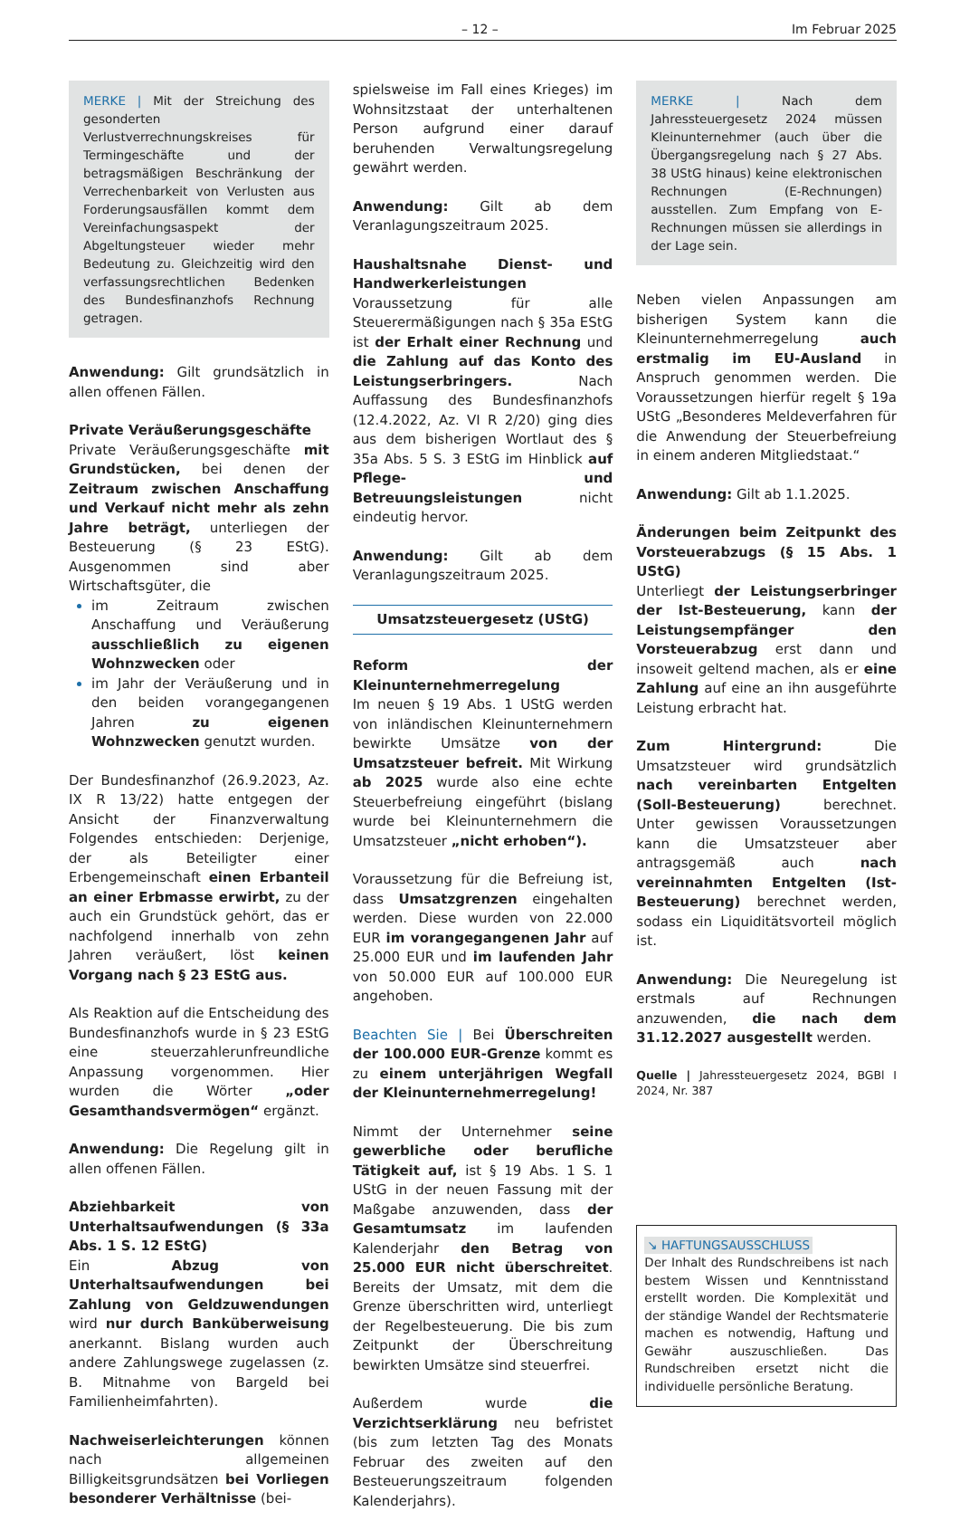– 12 – Im Februar 2025
MERKE | Mit der Streichung des gesonderten Verlustverrechnungskreises für Termingeschäfte und der betragsmäßigen Beschränkung der Verrechenbarkeit von Verlusten aus Forderungsausfällen kommt dem Vereinfachungsaspekt der Abgeltungsteuer wieder mehr Bedeutung zu. Gleichzeitig wird den verfassungsrechtlichen Bedenken des Bundesfinanzhofs Rechnung getragen.
Anwendung: Gilt grundsätzlich in allen offenen Fällen.
Private Veräußerungsgeschäfte
Private Veräußerungsgeschäfte mit Grundstücken, bei denen der Zeitraum zwischen Anschaffung und Verkauf nicht mehr als zehn Jahre beträgt, unterliegen der Besteuerung (§ 23 EStG). Ausgenommen sind aber Wirtschaftsgüter, die
im Zeitraum zwischen Anschaffung und Veräußerung ausschließlich zu eigenen Wohnzwecken oder
im Jahr der Veräußerung und in den beiden vorangegangenen Jahren zu eigenen Wohnzwecken genutzt wurden.
Der Bundesfinanzhof (26.9.2023, Az. IX R 13/22) hatte entgegen der Ansicht der Finanzverwaltung Folgendes entschieden: Derjenige, der als Beteiligter einer Erbengemeinschaft einen Erbanteil an einer Erbmasse erwirbt, zu der auch ein Grundstück gehört, das er nachfolgend innerhalb von zehn Jahren veräußert, löst keinen Vorgang nach § 23 EStG aus.
Als Reaktion auf die Entscheidung des Bundesfinanzhofs wurde in § 23 EStG eine steuerzahlerunfreundliche Anpassung vorgenommen. Hier wurden die Wörter „oder Gesamthandsvermögen“ ergänzt.
Anwendung: Die Regelung gilt in allen offenen Fällen.
Abziehbarkeit von Unterhaltsaufwendungen (§ 33a Abs. 1 S. 12 EStG)
Ein Abzug von Unterhaltsaufwendungen bei Zahlung von Geldzuwendungen wird nur durch Banküberweisung anerkannt. Bislang wurden auch andere Zahlungswege zugelassen (z. B. Mitnahme von Bargeld bei Familienheimfahrten).
Nachweiserleichterungen können nach allgemeinen Billigkeitsgrundsätzen bei Vorliegen besonderer Verhältnisse (bei-
spielsweise im Fall eines Krieges) im Wohnsitzstaat der unterhaltenen Person aufgrund einer darauf beruhenden Verwaltungsregelung gewährt werden.
Anwendung: Gilt ab dem Veranlagungszeitraum 2025.
Haushaltsnahe Dienst- und Handwerkerleistungen
Voraussetzung für alle Steuerermäßigungen nach § 35a EStG ist der Erhalt einer Rechnung und die Zahlung auf das Konto des Leistungserbringers. Nach Auffassung des Bundesfinanzhofs (12.4.2022, Az. VI R 2/20) ging dies aus dem bisherigen Wortlaut des § 35a Abs. 5 S. 3 EStG im Hinblick auf Pflege- und Betreuungsleistungen nicht eindeutig hervor.
Anwendung: Gilt ab dem Veranlagungszeitraum 2025.
Umsatzsteuergesetz (UStG)
Reform der Kleinunternehmerregelung
Im neuen § 19 Abs. 1 UStG werden von inländischen Kleinunternehmern bewirkte Umsätze von der Umsatzsteuer befreit. Mit Wirkung ab 2025 wurde also eine echte Steuerbefreiung eingeführt (bislang wurde bei Kleinunternehmern die Umsatzsteuer „nicht erhoben“).
Voraussetzung für die Befreiung ist, dass Umsatzgrenzen eingehalten werden. Diese wurden von 22.000 EUR im vorangegangenen Jahr auf 25.000 EUR und im laufenden Jahr von 50.000 EUR auf 100.000 EUR angehoben.
Beachten Sie | Bei Überschreiten der 100.000 EUR-Grenze kommt es zu einem unterjährigen Wegfall der Kleinunternehmerregelung!
Nimmt der Unternehmer seine gewerbliche oder berufliche Tätigkeit auf, ist § 19 Abs. 1 S. 1 UStG in der neuen Fassung mit der Maßgabe anzuwenden, dass der Gesamtumsatz im laufenden Kalenderjahr den Betrag von 25.000 EUR nicht überschreitet. Bereits der Umsatz, mit dem die Grenze überschritten wird, unterliegt der Regelbesteuerung. Die bis zum Zeitpunkt der Überschreitung bewirkten Umsätze sind steuerfrei.
Außerdem wurde die Verzichtserklärung neu befristet (bis zum letzten Tag des Monats Februar des zweiten auf den Besteuerungszeitraum folgenden Kalenderjahrs).
MERKE | Nach dem Jahressteuergesetz 2024 müssen Kleinunternehmer (auch über die Übergangsregelung nach § 27 Abs. 38 UStG hinaus) keine elektronischen Rechnungen (E-Rechnungen) ausstellen. Zum Empfang von E-Rechnungen müssen sie allerdings in der Lage sein.
Neben vielen Anpassungen am bisherigen System kann die Kleinunternehmerregelung auch erstmalig im EU-Ausland in Anspruch genommen werden. Die Voraussetzungen hierfür regelt § 19a UStG „Besonderes Meldeverfahren für die Anwendung der Steuerbefreiung in einem anderen Mitgliedstaat.“
Anwendung: Gilt ab 1.1.2025.
Änderungen beim Zeitpunkt des Vorsteuerabzugs (§ 15 Abs. 1 UStG)
Unterliegt der Leistungserbringer der Ist-Besteuerung, kann der Leistungsempfänger den Vorsteuerabzug erst dann und insoweit geltend machen, als er eine Zahlung auf eine an ihn ausgeführte Leistung erbracht hat.
Zum Hintergrund: Die Umsatzsteuer wird grundsätzlich nach vereinbarten Entgelten (Soll-Besteuerung) berechnet. Unter gewissen Voraussetzungen kann die Umsatzsteuer aber antragsgemäß auch nach vereinnahmten Entgelten (Ist-Besteuerung) berechnet werden, sodass ein Liquiditätsvorteil möglich ist.
Anwendung: Die Neuregelung ist erstmals auf Rechnungen anzuwenden, die nach dem 31.12.2027 ausgestellt werden.
Quelle | Jahressteuergesetz 2024, BGBl I 2024, Nr. 387
↘ HAFTUNGSAUSSCHLUSS
Der Inhalt des Rundschreibens ist nach bestem Wissen und Kenntnisstand erstellt worden. Die Komplexität und der ständige Wandel der Rechtsmaterie machen es notwendig, Haftung und Gewähr auszuschließen. Das Rundschreiben ersetzt nicht die individuelle persönliche Beratung.